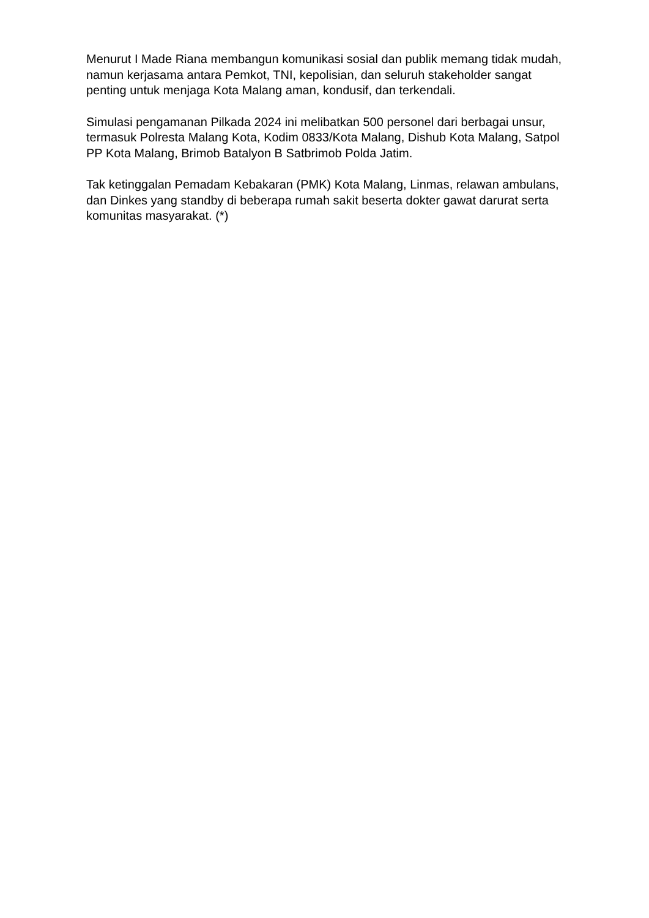Menurut I Made Riana membangun komunikasi sosial dan publik memang tidak mudah, namun kerjasama antara Pemkot, TNI, kepolisian, dan seluruh stakeholder sangat penting untuk menjaga Kota Malang aman, kondusif, dan terkendali.
Simulasi pengamanan Pilkada 2024 ini melibatkan 500 personel dari berbagai unsur, termasuk Polresta Malang Kota, Kodim 0833/Kota Malang, Dishub Kota Malang, Satpol PP Kota Malang, Brimob Batalyon B Satbrimob Polda Jatim.
Tak ketinggalan Pemadam Kebakaran (PMK) Kota Malang, Linmas, relawan ambulans, dan Dinkes yang standby di beberapa rumah sakit beserta dokter gawat darurat serta komunitas masyarakat. (*)